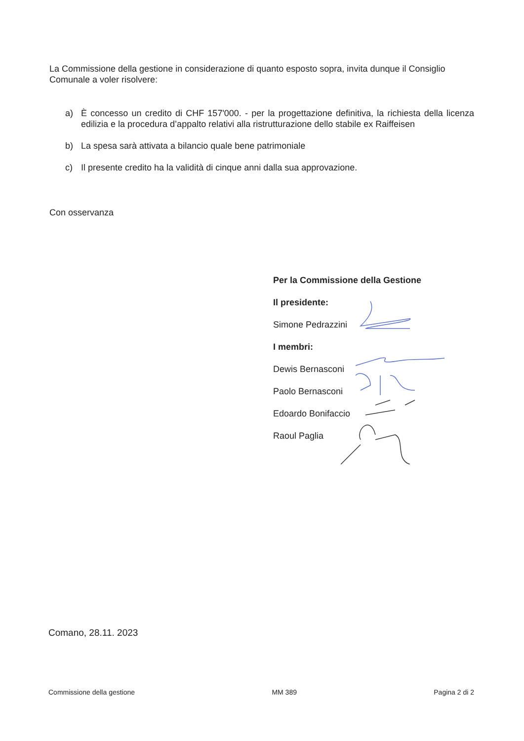La Commissione della gestione in considerazione di quanto esposto sopra, invita dunque il Consiglio Comunale a voler risolvere:
a) È concesso un credito di CHF 157'000. - per la progettazione definitiva, la richiesta della licenza edilizia e la procedura d’appalto relativi alla ristrutturazione dello stabile ex Raiffeisen
b) La spesa sarà attivata a bilancio quale bene patrimoniale
c) Il presente credito ha la validità di cinque anni dalla sua approvazione.
Con osservanza
Per la Commissione della Gestione
Il presidente:
Simone Pedrazzini
I membri:
Dewis Bernasconi
Paolo Bernasconi
Edoardo Bonifaccio
Raoul Paglia
Comano, 28.11. 2023
Commissione della gestione MM 389 Pagina 2 di 2